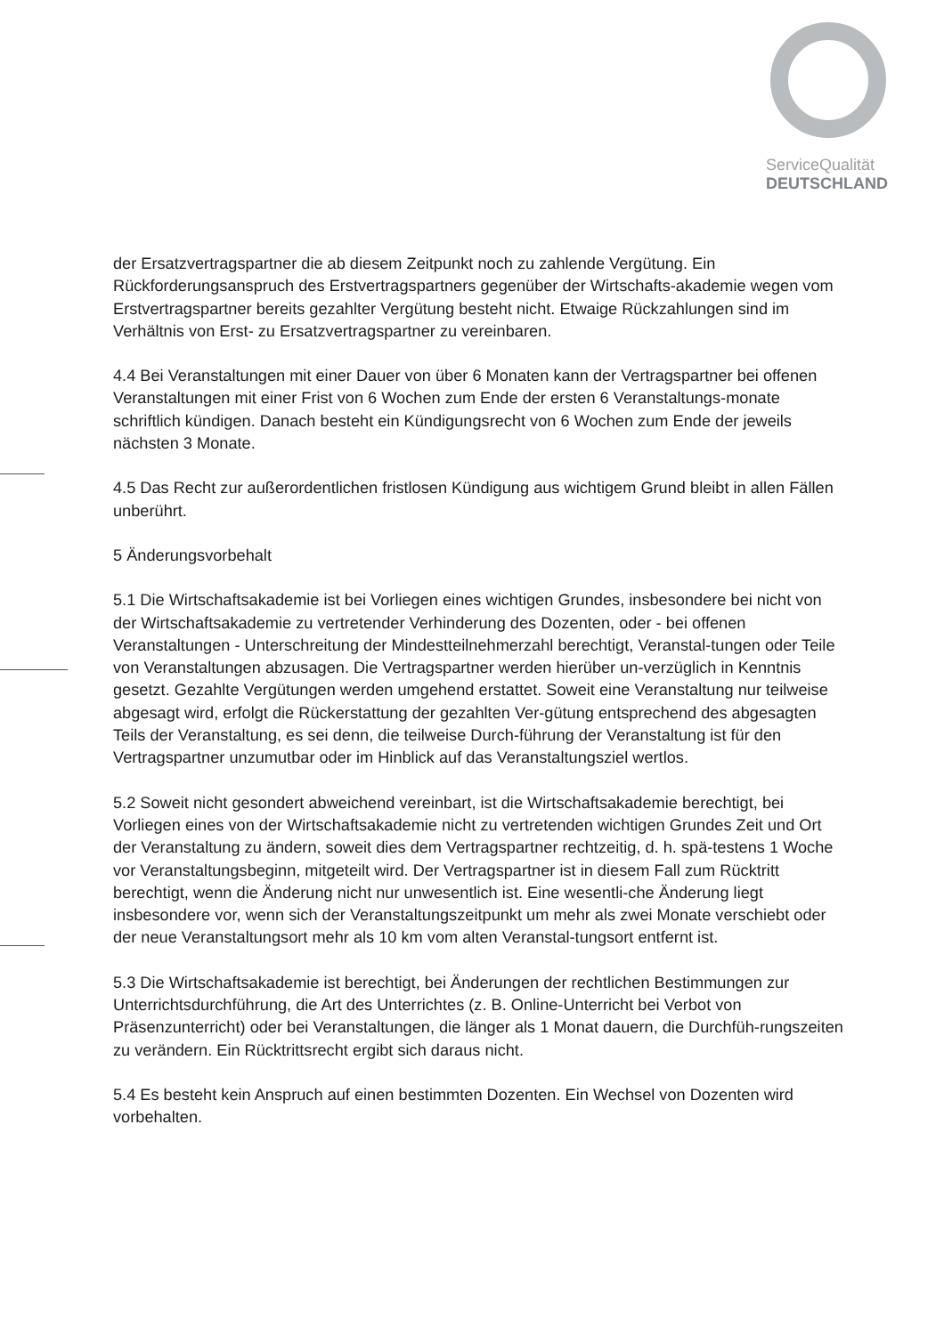ServiceQualität
DEUTSCHLAND
der Ersatzvertragspartner die ab diesem Zeitpunkt noch zu zahlende Vergütung. Ein Rückforderungsanspruch des Erstvertragspartners gegenüber der Wirtschafts-akademie wegen vom Erstvertragspartner bereits gezahlter Vergütung besteht nicht. Etwaige Rückzahlungen sind im Verhältnis von Erst- zu Ersatzvertragspartner zu vereinbaren.
4.4 Bei Veranstaltungen mit einer Dauer von über 6 Monaten kann der Vertragspartner bei offenen Veranstaltungen mit einer Frist von 6 Wochen zum Ende der ersten 6 Veranstaltungs-monate schriftlich kündigen. Danach besteht ein Kündigungsrecht von 6 Wochen zum Ende der jeweils nächsten 3 Monate.
4.5 Das Recht zur außerordentlichen fristlosen Kündigung aus wichtigem Grund bleibt in allen Fällen unberührt.
5 Änderungsvorbehalt
5.1 Die Wirtschaftsakademie ist bei Vorliegen eines wichtigen Grundes, insbesondere bei nicht von der Wirtschaftsakademie zu vertretender Verhinderung des Dozenten, oder - bei offenen Veranstaltungen - Unterschreitung der Mindestteilnehmerzahl berechtigt, Veranstal-tungen oder Teile von Veranstaltungen abzusagen. Die Vertragspartner werden hierüber un-verzüglich in Kenntnis gesetzt. Gezahlte Vergütungen werden umgehend erstattet. Soweit eine Veranstaltung nur teilweise abgesagt wird, erfolgt die Rückerstattung der gezahlten Ver-gütung entsprechend des abgesagten Teils der Veranstaltung, es sei denn, die teilweise Durch-führung der Veranstaltung ist für den Vertragspartner unzumutbar oder im Hinblick auf das Veranstaltungsziel wertlos.
5.2 Soweit nicht gesondert abweichend vereinbart, ist die Wirtschaftsakademie berechtigt, bei Vorliegen eines von der Wirtschaftsakademie nicht zu vertretenden wichtigen Grundes Zeit und Ort der Veranstaltung zu ändern, soweit dies dem Vertragspartner rechtzeitig, d. h. spä-testens 1 Woche vor Veranstaltungsbeginn, mitgeteilt wird. Der Vertragspartner ist in diesem Fall zum Rücktritt berechtigt, wenn die Änderung nicht nur unwesentlich ist. Eine wesentli-che Änderung liegt insbesondere vor, wenn sich der Veranstaltungszeitpunkt um mehr als zwei Monate verschiebt oder der neue Veranstaltungsort mehr als 10 km vom alten Veranstal-tungsort entfernt ist.
5.3 Die Wirtschaftsakademie ist berechtigt, bei Änderungen der rechtlichen Bestimmungen zur Unterrichtsdurchführung, die Art des Unterrichtes (z. B. Online-Unterricht bei Verbot von Präsenzunterricht) oder bei Veranstaltungen, die länger als 1 Monat dauern, die Durchfüh-rungszeiten zu verändern. Ein Rücktrittsrecht ergibt sich daraus nicht.
5.4 Es besteht kein Anspruch auf einen bestimmten Dozenten. Ein Wechsel von Dozenten wird vorbehalten.